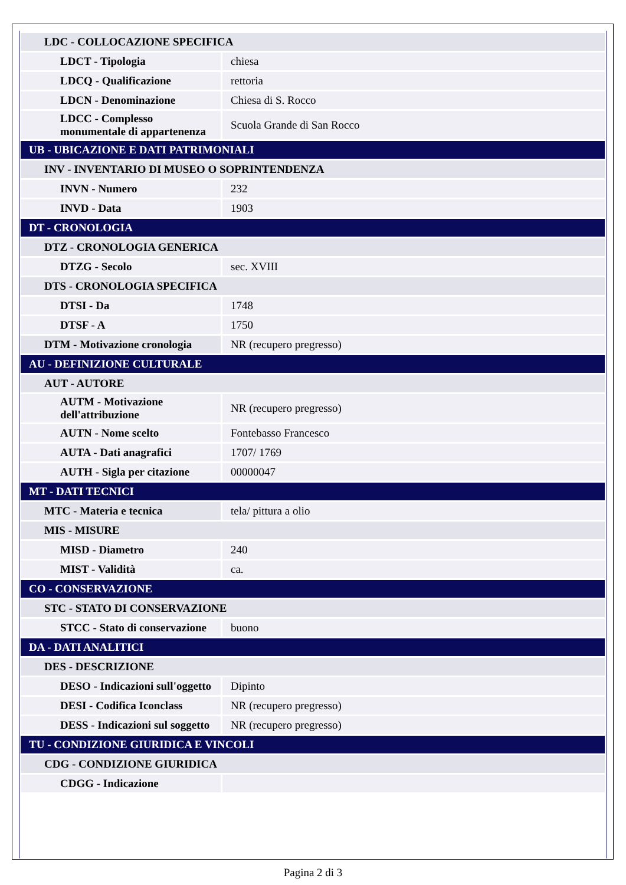| LDC - COLLOCAZIONE SPECIFICA | |
| LDCT - Tipologia | chiesa |
| LDCQ - Qualificazione | rettoria |
| LDCN - Denominazione | Chiesa di S. Rocco |
| LDCC - Complesso monumentale di appartenenza | Scuola Grande di San Rocco |
| UB - UBICAZIONE E DATI PATRIMONIALI | |
| INV - INVENTARIO DI MUSEO O SOPRINTENDENZA | |
| INVN - Numero | 232 |
| INVD - Data | 1903 |
| DT - CRONOLOGIA | |
| DTZ - CRONOLOGIA GENERICA | |
| DTZG - Secolo | sec. XVIII |
| DTS - CRONOLOGIA SPECIFICA | |
| DTSI - Da | 1748 |
| DTSF - A | 1750 |
| DTM - Motivazione cronologia | NR (recupero pregresso) |
| AU - DEFINIZIONE CULTURALE | |
| AUT - AUTORE | |
| AUTM - Motivazione dell'attribuzione | NR (recupero pregresso) |
| AUTN - Nome scelto | Fontebasso Francesco |
| AUTA - Dati anagrafici | 1707/ 1769 |
| AUTH - Sigla per citazione | 00000047 |
| MT - DATI TECNICI | |
| MTC - Materia e tecnica | tela/ pittura a olio |
| MIS - MISURE | |
| MISD - Diametro | 240 |
| MIST - Validità | ca. |
| CO - CONSERVAZIONE | |
| STC - STATO DI CONSERVAZIONE | |
| STCC - Stato di conservazione | buono |
| DA - DATI ANALITICI | |
| DES - DESCRIZIONE | |
| DESO - Indicazioni sull'oggetto | Dipinto |
| DESI - Codifica Iconclass | NR (recupero pregresso) |
| DESS - Indicazioni sul soggetto | NR (recupero pregresso) |
| TU - CONDIZIONE GIURIDICA E VINCOLI | |
| CDG - CONDIZIONE GIURIDICA | |
| CDGG - Indicazione | |
Pagina 2 di 3